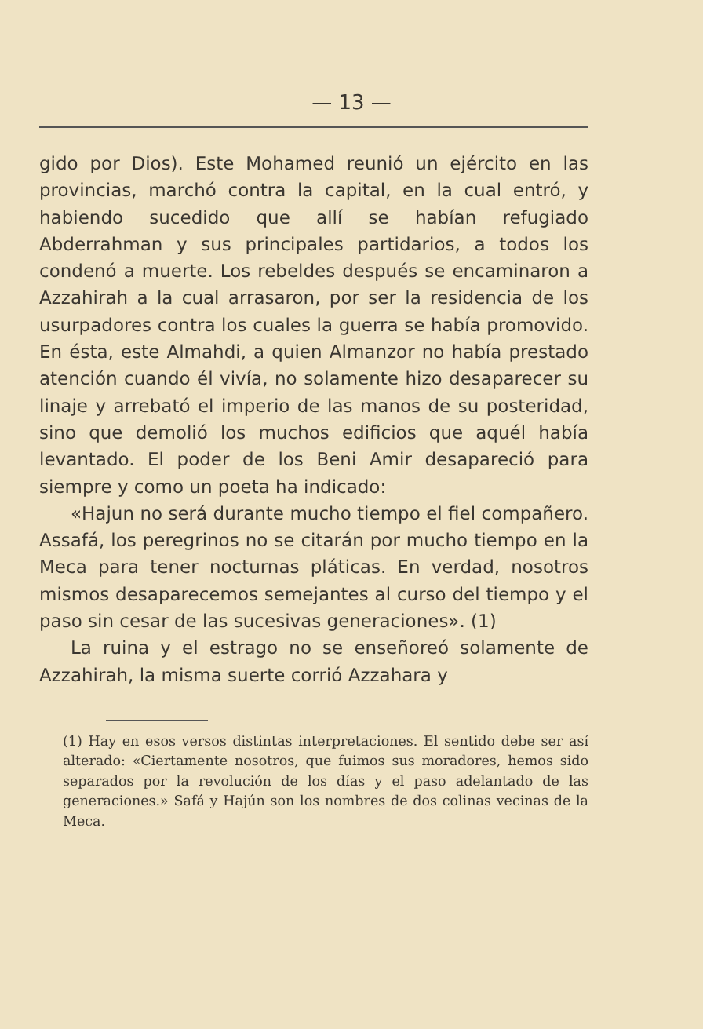— 13 —
gido por Dios). Este Mohamed reunió un ejército en las provincias, marchó contra la capital, en la cual entró, y habiendo sucedido que allí se habían refugiado Abderrahman y sus principales partidarios, a todos los condenó a muerte. Los rebeldes después se encaminaron a Azzahirah a la cual arrasaron, por ser la residencia de los usurpadores contra los cuales la guerra se había promovido. En ésta, este Almahdi, a quien Almanzor no había prestado atención cuando él vivía, no solamente hizo desaparecer su linaje y arrebató el imperio de las manos de su posteridad, sino que demolió los muchos edificios que aquél había levantado. El poder de los Beni Amir desapareció para siempre y como un poeta ha indicado:
«Hajun no será durante mucho tiempo el fiel compañero. Assafá, los peregrinos no se citarán por mucho tiempo en la Meca para tener nocturnas pláticas. En verdad, nosotros mismos desaparecemos semejantes al curso del tiempo y el paso sin cesar de las sucesivas generaciones». (1)
La ruina y el estrago no se enseñoreó solamente de Azzahirah, la misma suerte corrió Azzahara y
(1) Hay en esos versos distintas interpretaciones. El sentido debe ser así alterado: «Ciertamente nosotros, que fuimos sus moradores, hemos sido separados por la revolución de los días y el paso adelantado de las generaciones.» Safá y Hajún son los nombres de dos colinas vecinas de la Meca.